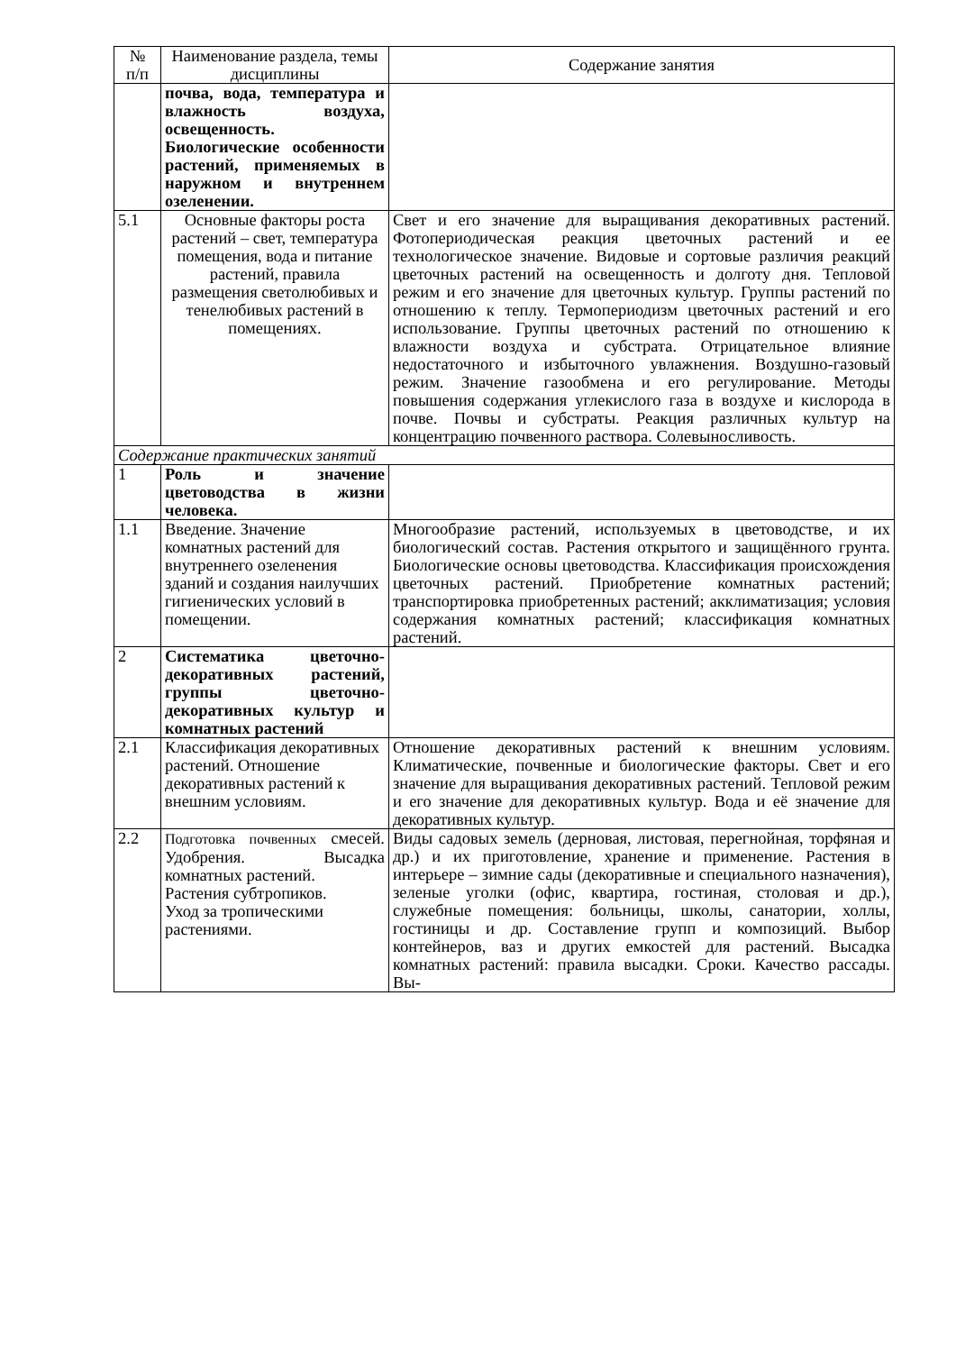| № п/п | Наименование раздела, темы дисциплины | Содержание занятия |
| --- | --- | --- |
| | почва, вода, температура и влажность воздуха, освещенность. Биологические особенности растений, применяемых в наружном и внутреннем озеленении. | |
| 5.1 | Основные факторы роста растений – свет, температура помещения, вода и питание растений, правила размещения светолюбивых и тенелюбивых растений в помещениях. | Свет и его значение для выращивания декоративных растений. Фотопериодическая реакция цветочных растений и ее технологическое значение. Видовые и сортовые различия реакций цветочных растений на освещенность и долготу дня. Тепловой режим и его значение для цветочных культур. Группы растений по отношению к теплу. Термопериодизм цветочных растений и его использование. Группы цветочных растений по отношению к влажности воздуха и субстрата. Отрицательное влияние недостаточного и избыточного увлажнения. Воздушно-газовый режим. Значение газообмена и его регулирование. Методы повышения содержания углекислого газа в воздухе и кислорода в почве. Почвы и субстраты. Реакция различных культур на концентрацию почвенного раствора. Солевыносливость. |
| Содержание практических занятий | | |
| 1 | Роль и значение цветоводства в жизни человека. | |
| 1.1 | Введение. Значение комнатных растений для внутреннего озеленения зданий и создания наилучших гигиенических условий в помещении. | Многообразие растений, используемых в цветоводстве, и их биологический состав. Растения открытого и защищённого грунта. Биологические основы цветоводства. Классификация происхождения цветочных растений. Приобретение комнатных растений; транспортировка приобретенных растений; акклиматизация; условия содержания комнатных растений; классификация комнатных растений. |
| 2 | Систематика цветочно-декоративных растений, группы цветочно-декоративных культур и комнатных растений | |
| 2.1 | Классификация декоративных растений. Отношение декоративных растений к внешним условиям. | Отношение декоративных растений к внешним условиям. Климатические, почвенные и биологические факторы. Свет и его значение для выращивания декоративных растений. Тепловой режим и его значение для декоративных культур. Вода и её значение для декоративных культур. |
| 2.2 | Подготовка почвенных смесей. Удобрения. Высадка комнатных растений. Растения субтропиков. Уход за тропическими растениями. | Виды садовых земель (дерновая, листовая, перегнойная, торфяная и др.) и их приготовление, хранение и применение. Растения в интерьере – зимние сады (декоративные и специального назначения), зеленые уголки (офис, квартира, гостиная, столовая и др.), служебные помещения: больницы, школы, санатории, холлы, гостиницы и др. Составление групп и композиций. Выбор контейнеров, ваз и других емкостей для растений. Высадка комнатных растений: правила высадки. Сроки. Качество рассады. Вы- |